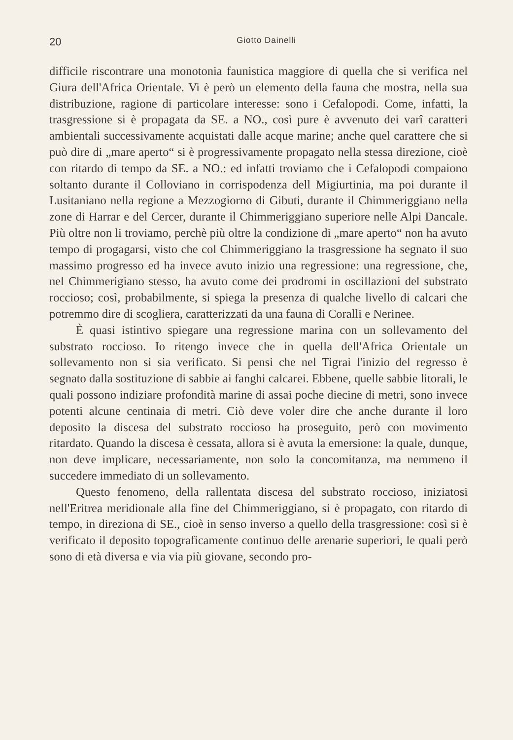20 Giotto Dainelli
difficile riscontrare una monotonia faunistica maggiore di quella che si verifica nel Giura dell'Africa Orientale. Vi è però un elemento della fauna che mostra, nella sua distribuzione, ragione di particolare interesse: sono i Cefalopodi. Come, infatti, la trasgressione si è propagata da SE. a NO., così pure è avvenuto dei varî caratteri ambientali successivamente acquistati dalle acque marine; anche quel carattere che si può dire di „mare aperto“ si è progressivamente propagato nella stessa direzione, cioè con ritardo di tempo da SE. a NO.: ed infatti troviamo che i Cefalopodi compaiono soltanto durante il Colloviano in corrispodenza dell Migiurtinia, ma poi durante il Lusitaniano nella regione a Mezzogiorno di Gibuti, durante il Chimmeriggiano nella zone di Harrar e del Cercer, durante il Chimmeriggiano superiore nelle Alpi Dancale. Più oltre non li troviamo, perchè più oltre la condizione di „mare aperto“ non ha avuto tempo di progagarsi, visto che col Chimmeriggiano la trasgressione ha segnato il suo massimo progresso ed ha invece avuto inizio una regressione: una regressione, che, nel Chimmerigiano stesso, ha avuto come dei prodromi in oscillazioni del substrato roccioso; così, probabilmente, si spiega la presenza di qualche livello di calcari che potremmo dire di scogliera, caratterizzati da una fauna di Coralli e Nerinee.
È quasi istintivo spiegare una regressione marina con un sollevamento del substrato roccioso. Io ritengo invece che in quella dell'Africa Orientale un sollevamento non si sia verificato. Si pensi che nel Tigrai l'inizio del regresso è segnato dalla sostituzione di sabbie ai fanghi calcarei. Ebbene, quelle sabbie litorali, le quali possono indiziare profondità marine di assai poche diecine di metri, sono invece potenti alcune centinaia di metri. Ciò deve voler dire che anche durante il loro deposito la discesa del substrato roccioso ha proseguito, però con movimento ritardato. Quando la discesa è cessata, allora si è avuta la emersione: la quale, dunque, non deve implicare, necessariamente, non solo la concomitanza, ma nemmeno il succedere immediato di un sollevamento.
Questo fenomeno, della rallentata discesa del substrato roccioso, iniziatosi nell'Eritrea meridionale alla fine del Chimmeriggiano, si è propagato, con ritardo di tempo, in direziona di SE., cioè in senso inverso a quello della trasgressione: così si è verificato il deposito topograficamente continuo delle arenarie superiori, le quali però sono di età diversa e via via più giovane, secondo pro-